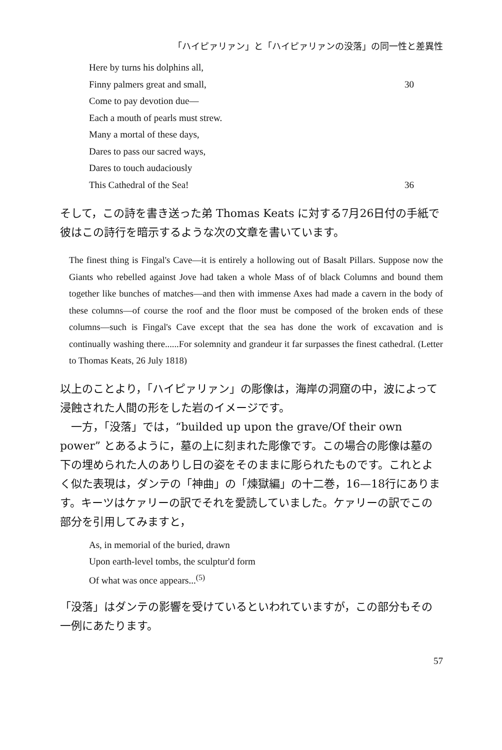「ハイピァリァン」と「ハイピァリァンの没落」の同一性と差異性
Here by turns his dolphins all,
Finny palmers great and small, 30
Come to pay devotion due—
Each a mouth of pearls must strew.
Many a mortal of these days,
Dares to pass our sacred ways,
Dares to touch audaciously
This Cathedral of the Sea! 36
そして，この詩を書き送った弟 Thomas Keats に対する7月26日付の手紙で彼はこの詩行を暗示するような次の文章を書いています。
The finest thing is Fingal's Cave—it is entirely a hollowing out of Basalt Pillars. Suppose now the Giants who rebelled against Jove had taken a whole Mass of of black Columns and bound them together like bunches of matches—and then with immense Axes had made a cavern in the body of these columns—of course the roof and the floor must be composed of the broken ends of these columns—such is Fingal's Cave except that the sea has done the work of excavation and is continually washing there......For solemnity and grandeur it far surpasses the finest cathedral. (Letter to Thomas Keats, 26 July 1818)
以上のことより，「ハイピァリァン」の彫像は，海岸の洞窟の中，波によって浸蝕された人間の形をした岩のイメージです。
　一方，「没落」では，“builded up upon the grave/Of their own power” とあるように，墓の上に刻まれた彫像です。この場合の彫像は墓の下の埋められた人のありし日の姿をそのままに彫られたものです。これとよく似た表現は，ダンテの「神曲」の「煉獄編」の十二巻，16—18行にあります。キーツはケァリーの訳でそれを愛読していました。ケァリーの訳でこの部分を引用してみますと，
As, in memorial of the buried, drawn
Upon earth-level tombs, the sculptur'd form
Of what was once appears...<sup>(5)</sup>
「没落」はダンテの影響を受けているといわれていますが，この部分もその一例にあたります。
57